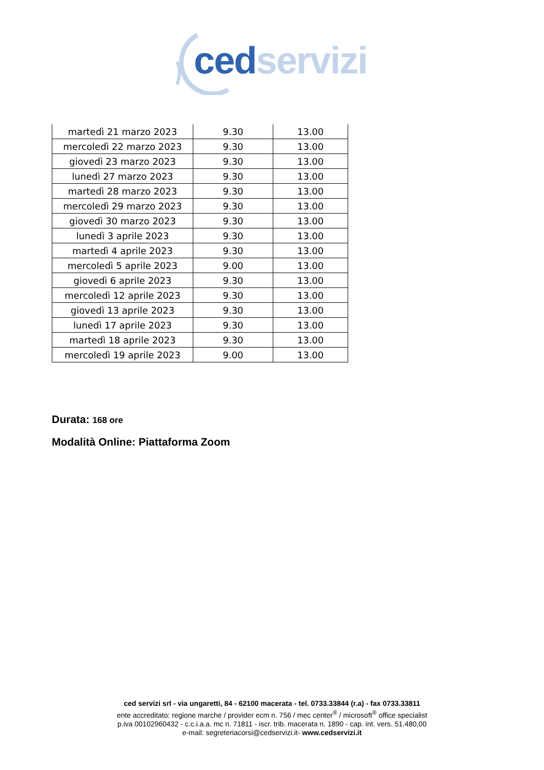ced servizi
| martedì 21 marzo 2023 | 9.30 | 13.00 |
| mercoledì 22 marzo 2023 | 9.30 | 13.00 |
| giovedì 23 marzo 2023 | 9.30 | 13.00 |
| lunedì 27 marzo 2023 | 9.30 | 13.00 |
| martedì 28 marzo 2023 | 9.30 | 13.00 |
| mercoledì 29 marzo 2023 | 9.30 | 13.00 |
| giovedì 30 marzo 2023 | 9.30 | 13.00 |
| lunedì 3 aprile 2023 | 9.30 | 13.00 |
| martedì 4 aprile 2023 | 9.30 | 13.00 |
| mercoledì 5 aprile 2023 | 9.00 | 13.00 |
| giovedì 6 aprile 2023 | 9.30 | 13.00 |
| mercoledì 12 aprile 2023 | 9.30 | 13.00 |
| giovedì 13 aprile 2023 | 9.30 | 13.00 |
| lunedì 17 aprile 2023 | 9.30 | 13.00 |
| martedì 18 aprile 2023 | 9.30 | 13.00 |
| mercoledì 19 aprile 2023 | 9.00 | 13.00 |
Durata: 168 ore
Modalità Online: Piattaforma Zoom
ced servizi srl - via ungaretti, 84 - 62100 macerata - tel. 0733.33844 (r.a) - fax 0733.33811
ente accreditato: regione marche / provider ecm n. 756 / mec center<sup>®</sup> / microsoft<sup>®</sup> office specialist
p.iva 00102960432 - c.c.i.a.a. mc n. 71811 - iscr. trib. macerata n. 1890 - cap. int. vers. 51.480,00
e-mail: segreteriacorsi@cedservizi.it- www.cedservizi.it